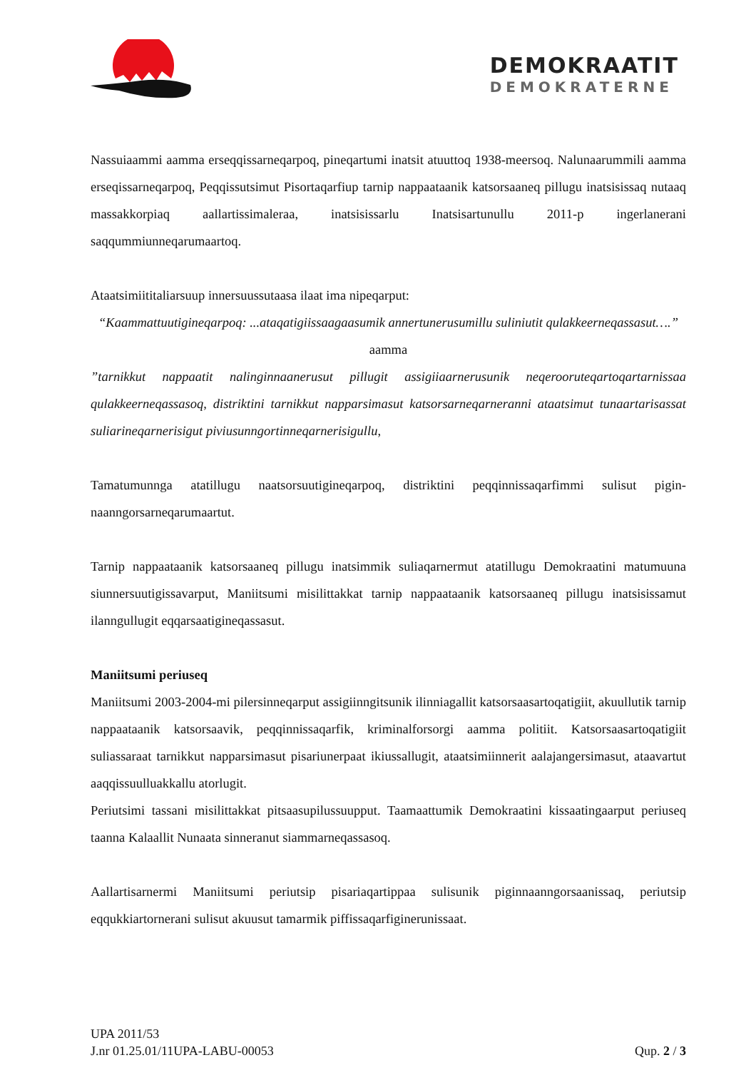DEMOKRAATIT
DEMOKRATERNE
Nassuiaammi aamma erseqqissarneqarpoq, pineqartumi inatsit atuuttoq 1938-meersoq. Nalu­naarummili aamma erseqissarneqarpoq, Peqqissutsimut Pisortaqarfiup tarnip nappaataanik katsorsaaneq pillugu inatsisissaq nutaaq massakkorpiaq aallartissimaleraa, inatsisissarlu Inatsis­artunullu 2011-p ingerlanerani saqqummiunneqarumaartoq.
Ataatsimiititaliarsuup innersuussutaasa ilaat ima nipeqarput:
“Kaammattuutigineqarpoq: ...ataqatigiissaagaasumik annertunerusumillu suliniutit qulak­keerneqassasut….”
aamma
”tarnikkut nappaatit nalinginnaanerusut pillugit assigiiaarnerusunik neqerooruteqartoqartarn­issaa qulakkeerneqassasoq, distriktini tarnikkut napparsimasut katsorsarneqarneranni ataat­simut tunaartarisassat suliarineqarnerisigut piviusunngortinneqarnerisigullu,
Tamatumunnga atatillugu naatsorsuutigineqarpoq, distriktini peqqinnissaqarfimmi sulisut pigin­naanngorsarneqarumaartut.
Tarnip nappaataanik katsorsaaneq pillugu inatsimmik suliaqarnermut atatillugu Demokraatini matumuuna siunnersuutigissavarput, Maniitsumi misilittakkat tarnip nappaataanik katsorsaaneq pillugu inatsisissamut ilanngullugit eqqarsaatigineqassasut.
Maniitsumi periuseq
Maniitsumi 2003-2004-mi pilersinneqarput assigiinngitsunik ilinniagallit katsorsaasartoqatigiit, akuullutik tarnip nappaataanik katsorsaavik, peqqinnissaqarfik, kriminalforsorgi aamma politiit. Katsorsaasartoqatigiit suliassaraat tarnikkut napparsimasut pisariunerpaat ikiussallugit, ataatsimi­innerit aalajangersimasut, ataavartut aaqqissuulluakkallu atorlugit.
Periutsimi tassani misilittakkat pitsaasupilussuupput. Taamaattumik Demokraatini kissaatingaar­put periuseq taanna Kalaallit Nunaata sinneranut siammarneqassasoq.
Aallartisarnermi Maniitsumi periutsip pisariaqartippaa sulisunik piginnaanngorsaanissaq, periut­sip eqqukkiartornerani sulisut akuusut tamarmik piffissaqarfiginerunissaat.
UPA 2011/53
J.nr 01.25.01/11UPA-LABU-00053 Qup. 2 / 3